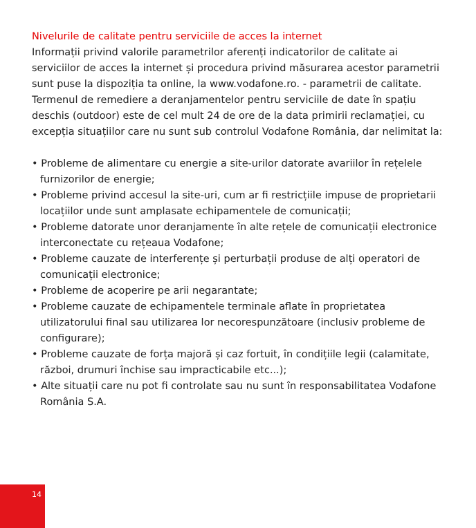Nivelurile de calitate pentru serviciile de acces la internet
Informații privind valorile parametrilor aferenți indicatorilor de calitate ai serviciilor de acces la internet și procedura privind măsurarea acestor parametrii sunt puse la dispoziția ta online, la www.vodafone.ro. - parametrii de calitate.
Termenul de remediere a deranjamentelor pentru serviciile de date în spațiu deschis (outdoor) este de cel mult 24 de ore de la data primirii reclamației, cu excepția situațiilor care nu sunt sub controlul Vodafone România, dar nelimitat la:
• Probleme de alimentare cu energie a site-urilor datorate avariilor în rețelele furnizorilor de energie;
• Probleme privind accesul la site-uri, cum ar fi restricțiile impuse de proprietarii locațiilor unde sunt amplasate echipamentele de comunicații;
• Probleme datorate unor deranjamente în alte rețele de comunicații electronice interconectate cu rețeaua Vodafone;
• Probleme cauzate de interferențe și perturbații produse de alți operatori de comunicații electronice;
• Probleme de acoperire pe arii negarantate;
• Probleme cauzate de echipamentele terminale aflate în proprietatea utilizatorului final sau utilizarea lor necorespunzătoare (inclusiv probleme de configurare);
• Probleme cauzate de forța majoră și caz fortuit, în condițiile legii (calamitate, război, drumuri închise sau impracticabile etc...);
• Alte situații care nu pot fi controlate sau nu sunt în responsabilitatea Vodafone România S.A.
14